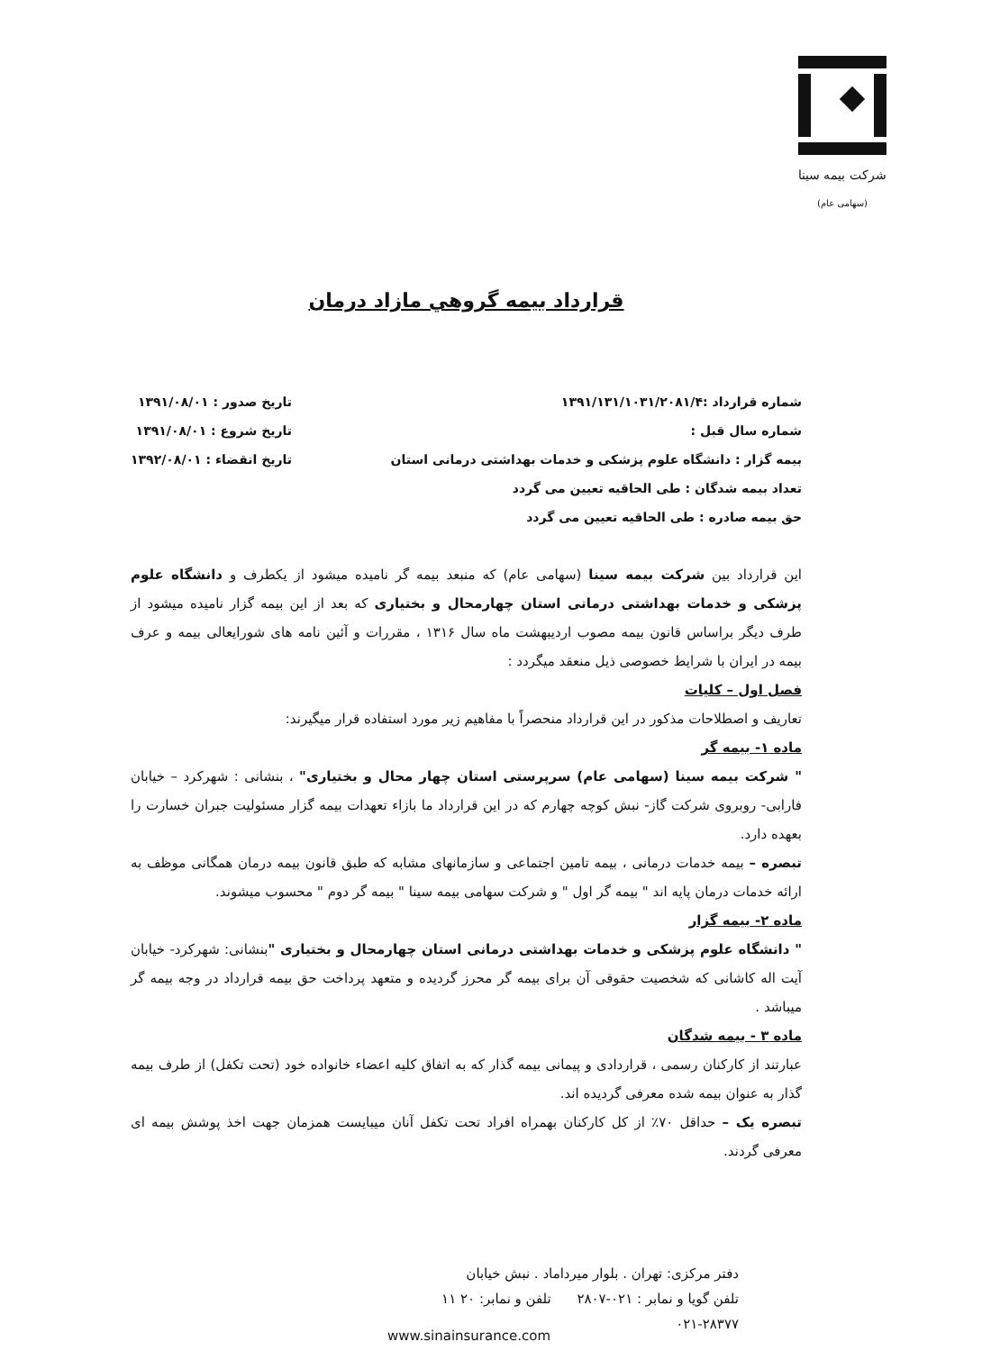شرکت بیمه سینا
(سهامی عام)
قرارداد بیمه گروهي مازاد درمان
شماره قرارداد :۱۳۹۱/۱۳۱/۱۰۳۱/۲۰۸۱/۴
شماره سال قبل :
بیمه گزار : دانشگاه علوم پزشکی و خدمات بهداشتی درمانی استان
تعداد بیمه شدگان : طی الحاقیه تعیین می گردد
حق بیمه صادره : طی الحاقیه تعیین می گردد
تاریخ صدور : ۱۳۹۱/۰۸/۰۱
تاریخ شروع : ۱۳۹۱/۰۸/۰۱
تاریخ انقضاء : ۱۳۹۲/۰۸/۰۱
این قرارداد بین شرکت بیمه سینا (سهامی عام) که منبعد بیمه گر نامیده میشود از یکطرف و دانشگاه علوم پزشکی و خدمات بهداشتی درمانی استان چهارمحال و بختیاری که بعد از این بیمه گزار نامیده میشود از طرف دیگر براساس قانون بیمه مصوب اردیبهشت ماه سال ۱۳۱۶ ، مقررات و آئین نامه های شورایعالی بیمه و عرف بیمه در ایران با شرایط خصوصی ذیل منعقد میگردد :
فصل اول – کلیات
تعاریف و اصطلاحات مذکور در این قرارداد منحصراً با مفاهیم زیر مورد استفاده قرار میگیرند:
ماده ۱- بیمه گر
" شرکت بیمه سینا (سهامی عام) سرپرستی استان چهار محال و بختیاری" ، بنشانی : شهرکرد – خیابان فارابی- روبروی شرکت گاز- نبش کوچه چهارم که در این قرارداد ما بازاء تعهدات بیمه گزار مسئولیت جبران خسارت را بعهده دارد.
تبصره – بیمه خدمات درمانی ، بیمه تامین اجتماعی و سازمانهای مشابه که طبق قانون بیمه درمان همگانی موظف به ارائه خدمات درمان پایه اند " بیمه گر اول " و شرکت سهامی بیمه سینا " بیمه گر دوم " محسوب میشوند.
ماده ۲- بیمه گزار
" دانشگاه علوم پزشکی و خدمات بهداشتی درمانی استان چهارمحال و بختیاری "بنشانی: شهرکرد- خیابان آیت اله کاشانی که شخصیت حقوقی آن برای بیمه گر محرز گردیده و متعهد پرداخت حق بیمه قرارداد در وجه بیمه گر میباشد .
ماده ۳ - بیمه شدگان
عبارتند از کارکنان رسمی ، قراردادی و پیمانی بیمه گذار که به اتفاق کلیه اعضاء خانواده خود (تحت تکفل) از طرف بیمه گذار به عنوان بیمه شده معرفی گردیده اند.
تبصره یک – حداقل ۷۰٪ از کل کارکنان بهمراه افراد تحت تکفل آنان میبایست همزمان جهت اخذ پوشش بیمه ای معرفی گردند.
دفتر مرکزی: تهران . بلوار میرداماد . نبش خیابان
تلفن گویا و نمابر : ۰۲۱-۲۸۰۷ تلفن و نمابر: ۲۰ ۱۱
۰۲۱-۲۸۳۷۷
www.sinainsurance.com